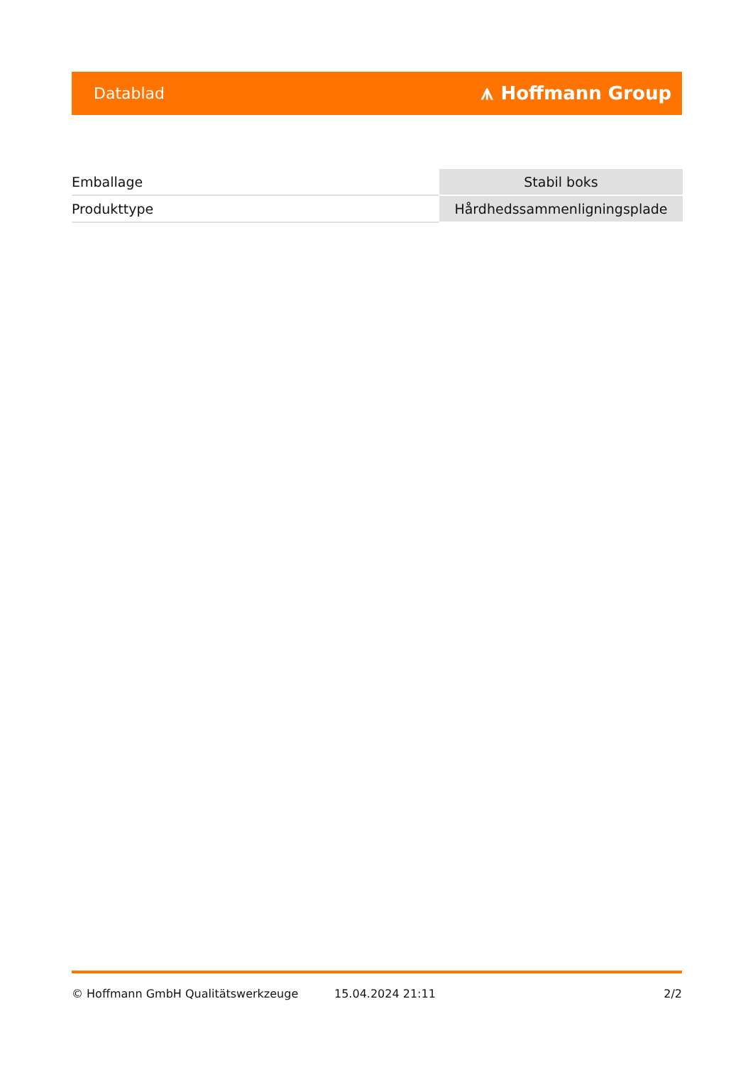Datablad ⩚ Hoffmann Group
| Emballage | Stabil boks |
| Produkttype | Hårdhedssammenligningsplade |
© Hoffmann GmbH Qualitätswerkzeuge 15.04.2024 21:11 2/2